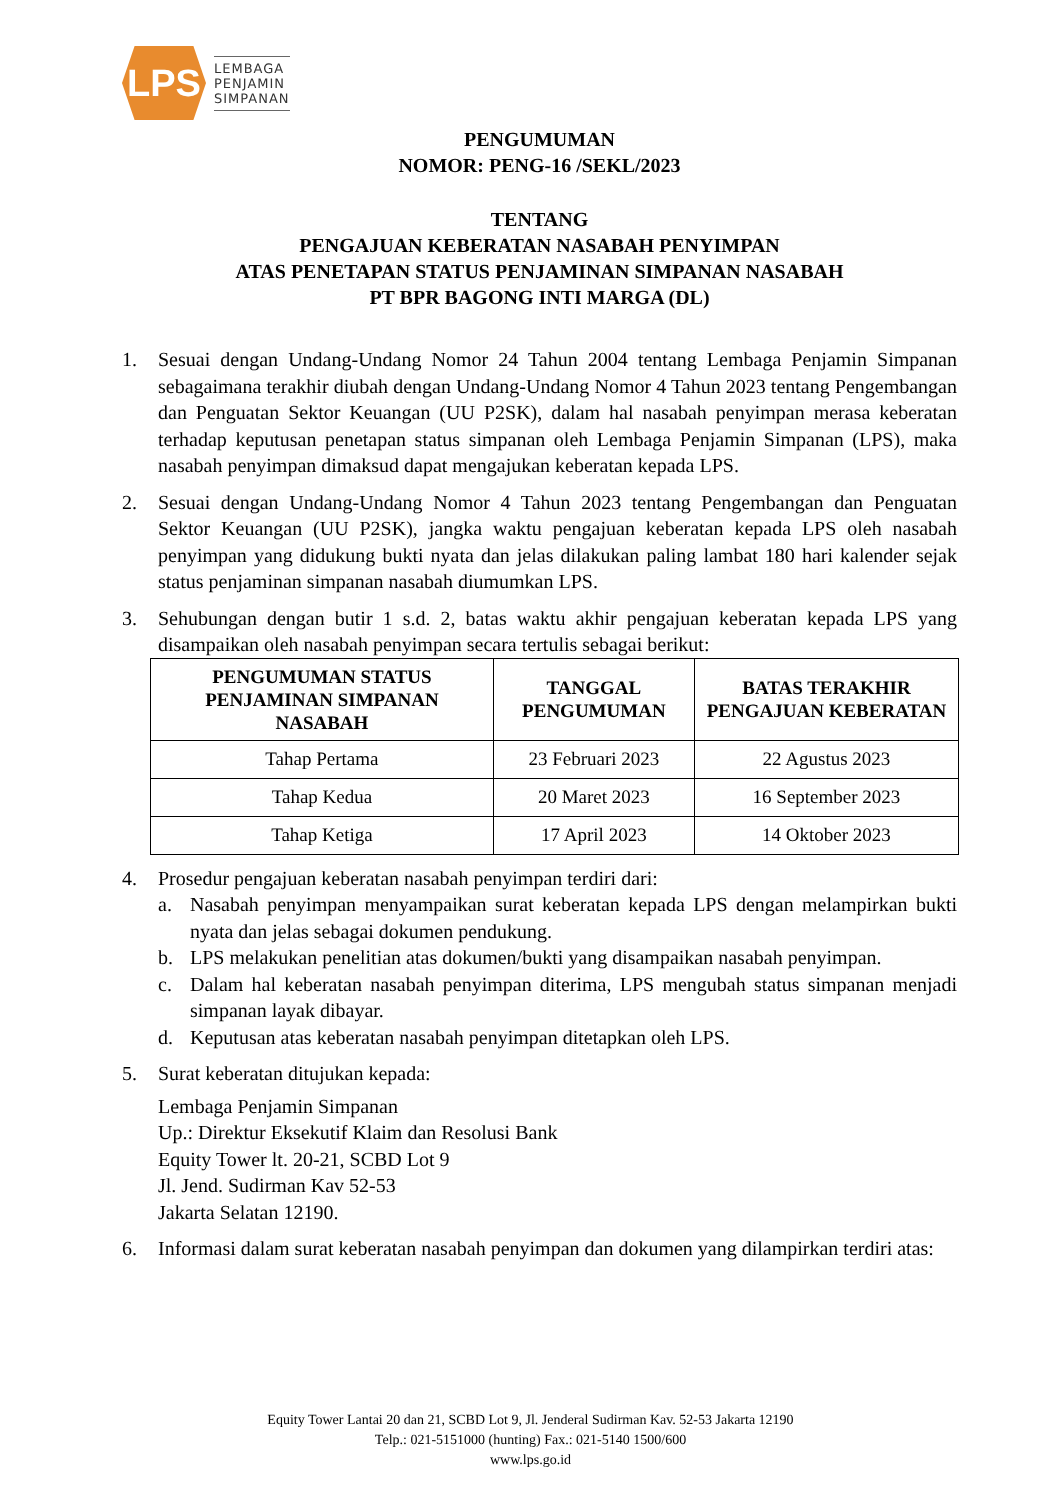LPS
LEMBAGA
PENJAMIN
SIMPANAN
PENGUMUMAN
NOMOR: PENG-16 /SEKL/2023
TENTANG
PENGAJUAN KEBERATAN NASABAH PENYIMPAN
ATAS PENETAPAN STATUS PENJAMINAN SIMPANAN NASABAH
PT BPR BAGONG INTI MARGA (DL)
1. Sesuai dengan Undang-Undang Nomor 24 Tahun 2004 tentang Lembaga Penjamin Simpanan sebagaimana terakhir diubah dengan Undang-Undang Nomor 4 Tahun 2023 tentang Pengembangan dan Penguatan Sektor Keuangan (UU P2SK), dalam hal nasabah penyimpan merasa keberatan terhadap keputusan penetapan status simpanan oleh Lembaga Penjamin Simpanan (LPS), maka nasabah penyimpan dimaksud dapat mengajukan keberatan kepada LPS.
2. Sesuai dengan Undang-Undang Nomor 4 Tahun 2023 tentang Pengembangan dan Penguatan Sektor Keuangan (UU P2SK), jangka waktu pengajuan keberatan kepada LPS oleh nasabah penyimpan yang didukung bukti nyata dan jelas dilakukan paling lambat 180 hari kalender sejak status penjaminan simpanan nasabah diumumkan LPS.
3. Sehubungan dengan butir 1 s.d. 2, batas waktu akhir pengajuan keberatan kepada LPS yang disampaikan oleh nasabah penyimpan secara tertulis sebagai berikut:
| PENGUMUMAN STATUS PENJAMINAN SIMPANAN NASABAH | TANGGAL PENGUMUMAN | BATAS TERAKHIR PENGAJUAN KEBERATAN |
| --- | --- | --- |
| Tahap Pertama | 23 Februari 2023 | 22 Agustus 2023 |
| Tahap Kedua | 20 Maret 2023 | 16 September 2023 |
| Tahap Ketiga | 17 April 2023 | 14 Oktober 2023 |
4. Prosedur pengajuan keberatan nasabah penyimpan terdiri dari:
a. Nasabah penyimpan menyampaikan surat keberatan kepada LPS dengan melampirkan bukti nyata dan jelas sebagai dokumen pendukung.
b. LPS melakukan penelitian atas dokumen/bukti yang disampaikan nasabah penyimpan.
c. Dalam hal keberatan nasabah penyimpan diterima, LPS mengubah status simpanan menjadi simpanan layak dibayar.
d. Keputusan atas keberatan nasabah penyimpan ditetapkan oleh LPS.
5. Surat keberatan ditujukan kepada:
Lembaga Penjamin Simpanan
Up.: Direktur Eksekutif Klaim dan Resolusi Bank
Equity Tower lt. 20-21, SCBD Lot 9
Jl. Jend. Sudirman Kav 52-53
Jakarta Selatan 12190.
6. Informasi dalam surat keberatan nasabah penyimpan dan dokumen yang dilampirkan terdiri atas:
Equity Tower Lantai 20 dan 21, SCBD Lot 9, Jl. Jenderal Sudirman Kav. 52-53 Jakarta 12190
Telp.: 021-5151000 (hunting) Fax.: 021-5140 1500/600
www.lps.go.id